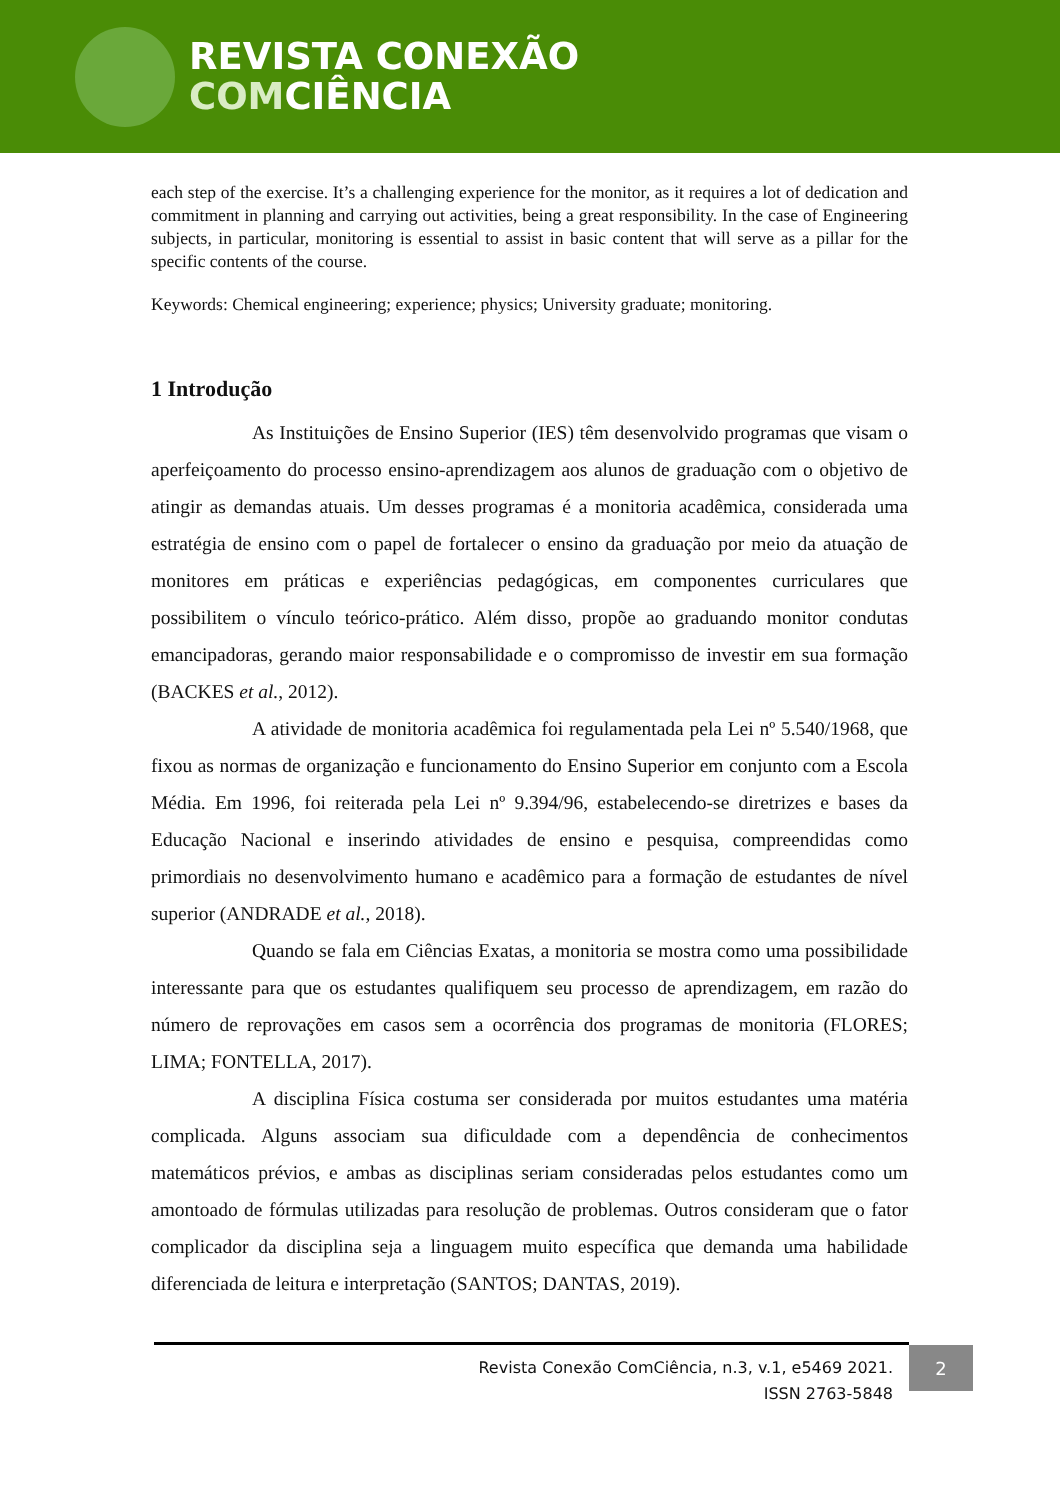REVISTA CONEXÃO
COMCIÊNCIA
each step of the exercise. It’s a challenging experience for the monitor, as it requires a lot of dedication and commitment in planning and carrying out activities, being a great responsibility. In the case of Engineering subjects, in particular, monitoring is essential to assist in basic content that will serve as a pillar for the specific contents of the course.
Keywords: Chemical engineering; experience; physics; University graduate; monitoring.
1 Introdução
As Instituições de Ensino Superior (IES) têm desenvolvido programas que visam o aperfeiçoamento do processo ensino-aprendizagem aos alunos de graduação com o objetivo de atingir as demandas atuais. Um desses programas é a monitoria acadêmica, considerada uma estratégia de ensino com o papel de fortalecer o ensino da graduação por meio da atuação de monitores em práticas e experiências pedagógicas, em componentes curriculares que possibilitem o vínculo teórico-prático. Além disso, propõe ao graduando monitor condutas emancipadoras, gerando maior responsabilidade e o compromisso de investir em sua formação (BACKES et al., 2012).
A atividade de monitoria acadêmica foi regulamentada pela Lei nº 5.540/1968, que fixou as normas de organização e funcionamento do Ensino Superior em conjunto com a Escola Média. Em 1996, foi reiterada pela Lei nº 9.394/96, estabelecendo-se diretrizes e bases da Educação Nacional e inserindo atividades de ensino e pesquisa, compreendidas como primordiais no desenvolvimento humano e acadêmico para a formação de estudantes de nível superior (ANDRADE et al., 2018).
Quando se fala em Ciências Exatas, a monitoria se mostra como uma possibilidade interessante para que os estudantes qualifiquem seu processo de aprendizagem, em razão do número de reprovações em casos sem a ocorrência dos programas de monitoria (FLORES; LIMA; FONTELLA, 2017).
A disciplina Física costuma ser considerada por muitos estudantes uma matéria complicada. Alguns associam sua dificuldade com a dependência de conhecimentos matemáticos prévios, e ambas as disciplinas seriam consideradas pelos estudantes como um amontoado de fórmulas utilizadas para resolução de problemas. Outros consideram que o fator complicador da disciplina seja a linguagem muito específica que demanda uma habilidade diferenciada de leitura e interpretação (SANTOS; DANTAS, 2019).
Revista Conexão ComCiência, n.3, v.1, e5469 2021.
ISSN 2763-5848
2